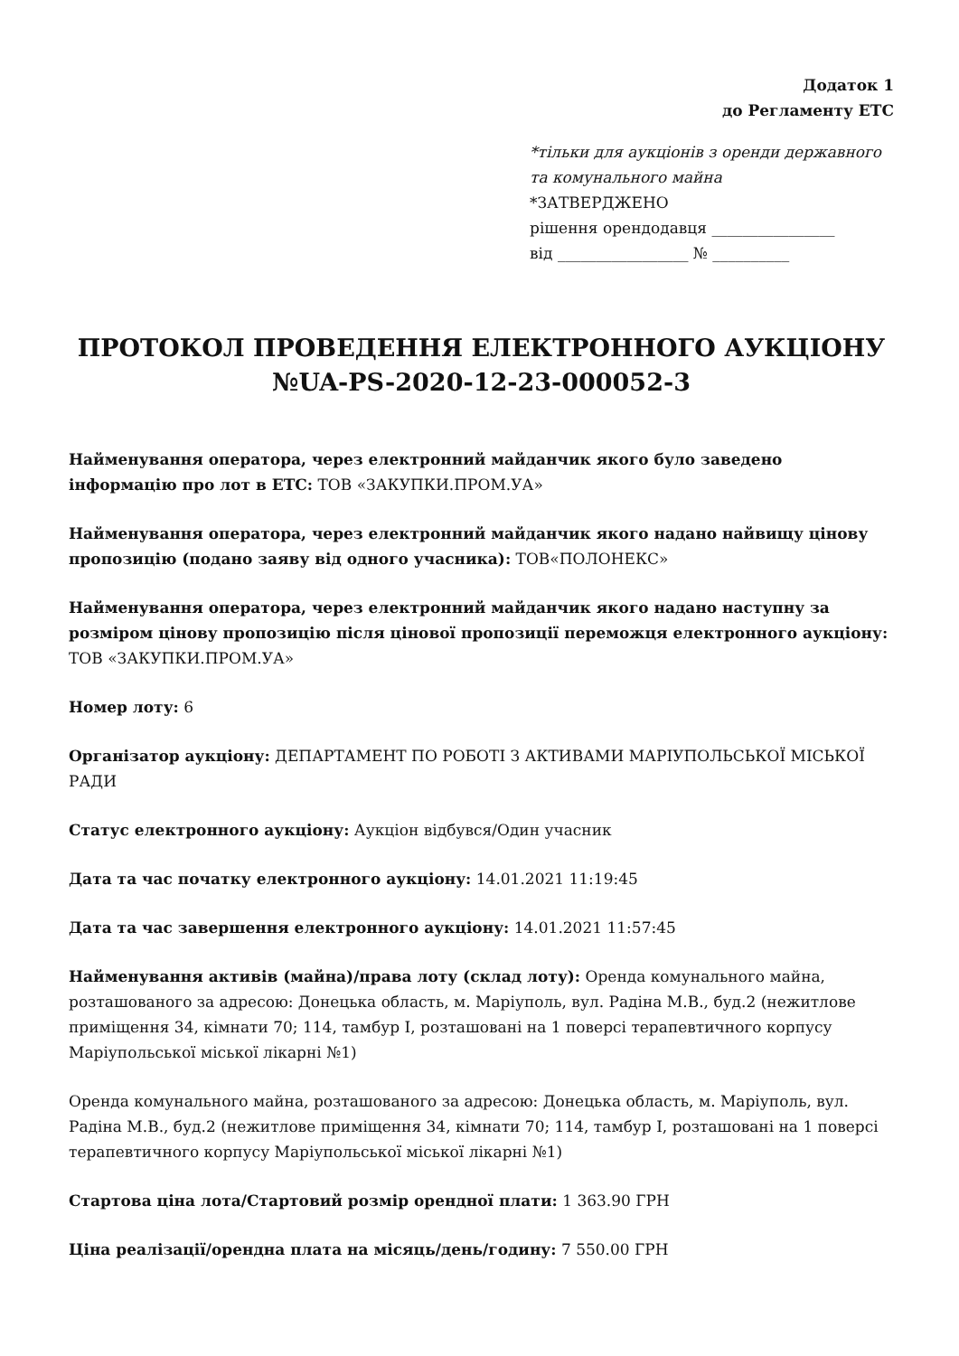Додаток 1
до Регламенту ЕТС
*тільки для аукціонів з оренди державного та комунального майна
*ЗАТВЕРДЖЕНО
рішення орендодавця ________________
від _________________ № __________
ПРОТОКОЛ ПРОВЕДЕННЯ ЕЛЕКТРОННОГО АУКЦІОНУ №UA-PS-2020-12-23-000052-3
Найменування оператора, через електронний майданчик якого було заведено інформацію про лот в ЕТС: ТОВ «ЗАКУПКИ.ПРОМ.УА»
Найменування оператора, через електронний майданчик якого надано найвищу цінову пропозицію (подано заяву від одного учасника): ТОВ«ПОЛОНЕКС»
Найменування оператора, через електронний майданчик якого надано наступну за розміром цінову пропозицію після цінової пропозиції переможця електронного аукціону: ТОВ «ЗАКУПКИ.ПРОМ.УА»
Номер лоту: 6
Організатор аукціону: ДЕПАРТАМЕНТ ПО РОБОТІ З АКТИВАМИ МАРІУПОЛЬСЬКОЇ МІСЬКОЇ РАДИ
Статус електронного аукціону: Аукціон відбувся/Один учасник
Дата та час початку електронного аукціону: 14.01.2021 11:19:45
Дата та час завершення електронного аукціону: 14.01.2021 11:57:45
Найменування активів (майна)/права лоту (склад лоту): Оренда комунального майна, розташованого за адресою: Донецька область, м. Маріуполь, вул. Радіна М.В., буд.2 (нежитлове приміщення 34, кімнати 70; 114, тамбур I, розташовані на 1 поверсі терапевтичного корпусу Маріупольської міської лікарні №1)
Оренда комунального майна, розташованого за адресою: Донецька область, м. Маріуполь, вул. Радіна М.В., буд.2 (нежитлове приміщення 34, кімнати 70; 114, тамбур I, розташовані на 1 поверсі терапевтичного корпусу Маріупольської міської лікарні №1)
Стартова ціна лота/Стартовий розмір орендної плати: 1 363.90 ГРН
Ціна реалізації/орендна плата на місяць/день/годину: 7 550.00 ГРН